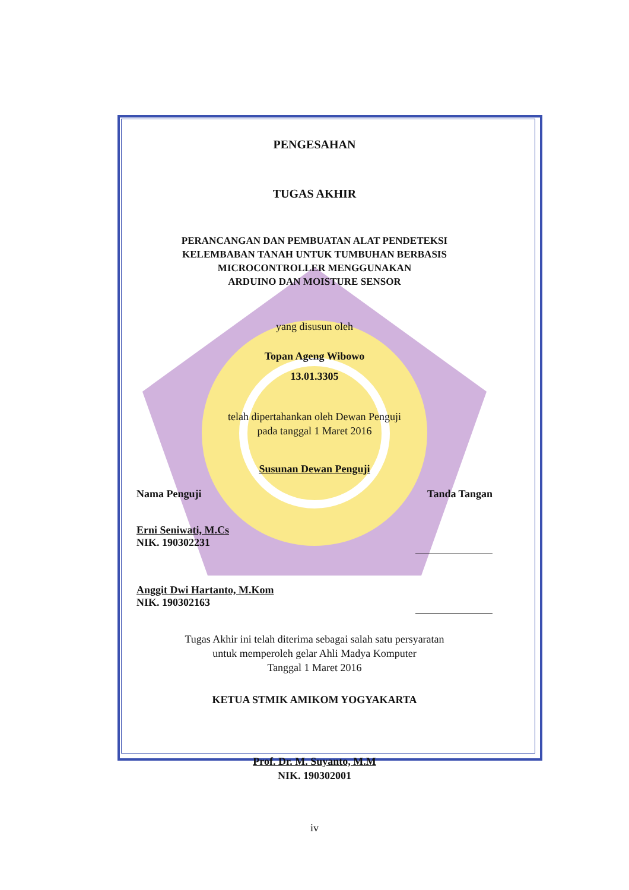PENGESAHAN
TUGAS AKHIR
PERANCANGAN DAN PEMBUATAN ALAT PENDETEKSI
KELEMBABAN TANAH UNTUK TUMBUHAN BERBASIS
MICROCONTROLLER MENGGUNAKAN
ARDUINO DAN MOISTURE SENSOR
yang disusun oleh
Topan Ageng Wibowo
13.01.3305
telah dipertahankan oleh Dewan Penguji
pada tanggal 1 Maret 2016
Susunan Dewan Penguji
Nama Penguji Tanda Tangan
Erni Seniwati, M.Cs
NIK. 190302231
Anggit Dwi Hartanto, M.Kom
NIK. 190302163
Tugas Akhir ini telah diterima sebagai salah satu persyaratan
untuk memperoleh gelar Ahli Madya Komputer
Tanggal 1 Maret 2016
KETUA STMIK AMIKOM YOGYAKARTA
Prof. Dr. M. Suyanto, M.M
NIK. 190302001
iv